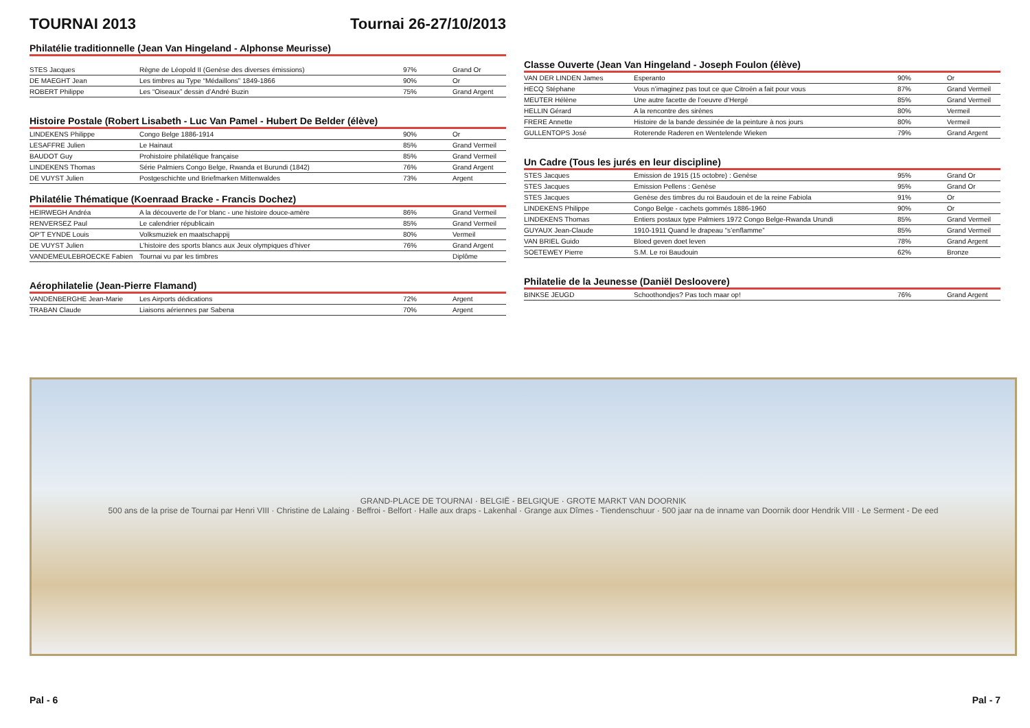TOURNAI 2013 Tournai 26-27/10/2013
Philatélie traditionnelle (Jean Van Hingeland - Alphonse Meurisse)
| STES Jacques | Règne de Léopold II (Genèse des diverses émissions) | 97% | Grand Or |
| DE MAEGHT Jean | Les timbres au Type “Médaillons” 1849-1866 | 90% | Or |
| ROBERT Philippe | Les “Oiseaux” dessin d’André Buzin | 75% | Grand Argent |
Histoire Postale (Robert Lisabeth - Luc Van Pamel - Hubert De Belder (élève)
| LINDEKENS Philippe | Congo Belge 1886-1914 | 90% | Or |
| LESAFFRE Julien | Le Hainaut | 85% | Grand Vermeil |
| BAUDOT Guy | Prohistoire philatélique française | 85% | Grand Vermeil |
| LINDEKENS Thomas | Série Palmiers Congo Belge, Rwanda et Burundi (1842) | 76% | Grand Argent |
| DE VUYST Julien | Postgeschichte und Briefmarken Mittenwaldes | 73% | Argent |
Philatélie Thématique (Koenraad Bracke - Francis Dochez)
| HEIRWEGH Andréa | A la découverte de l’or blanc - une histoire douce-amère | 86% | Grand Vermeil |
| RENVERSEZ Paul | Le calendrier républicain | 85% | Grand Vermeil |
| OP’T EYNDE Louis | Volksmuziek en maatschappij | 80% | Vermeil |
| DE VUYST Julien | L’histoire des sports blancs aux Jeux olympiques d’hiver | 76% | Grand Argent |
| VANDEMEULEBROECKE Fabien | Tournai vu par les timbres | | Diplôme |
Aérophilatelie (Jean-Pierre Flamand)
| VANDENBERGHE Jean-Marie | Les Airports dédications | 72% | Argent |
| TRABAN Claude | Liaisons aériennes par Sabena | 70% | Argent |
Classe Ouverte (Jean Van Hingeland - Joseph Foulon (élève)
| VAN DER LINDEN James | Esperanto | 90% | Or |
| HECQ Stéphane | Vous n’imaginez pas tout ce que Citroën a fait pour vous | 87% | Grand Vermeil |
| MEUTER Hélène | Une autre facette de l’oeuvre d’Hergé | 85% | Grand Vermeil |
| HELLIN Gérard | A la rencontre des sirènes | 80% | Vermeil |
| FRERE Annette | Histoire de la bande dessinée de la peinture à nos jours | 80% | Vermeil |
| GULLENTOPS José | Roterende Raderen en Wentelende Wieken | 79% | Grand Argent |
Un Cadre (Tous les jurés en leur discipline)
| STES Jacques | Emission de 1915 (15 octobre) : Genèse | 95% | Grand Or |
| STES Jacques | Emission Pellens : Genèse | 95% | Grand Or |
| STES Jacques | Genèse des timbres du roi Baudouin et de la reine Fabiola | 91% | Or |
| LINDEKENS Philippe | Congo Belge - cachets gommés 1886-1960 | 90% | Or |
| LINDEKENS Thomas | Entiers postaux type Palmiers 1972 Congo Belge-Rwanda Urundi | 85% | Grand Vermeil |
| GUYAUX Jean-Claude | 1910-1911 Quand le drapeau “s’enflamme” | 85% | Grand Vermeil |
| VAN BRIEL Guido | Bloed geven doet leven | 78% | Grand Argent |
| SOETEWEY Pierre | S.M. Le roi Baudouin | 62% | Bronze |
Philatelie de la Jeunesse (Daniël Desloovere)
| BINKSE JEUGD | Schoothondjes? Pas toch maar op! | 76% | Grand Argent |
GRAND-PLACE DE TOURNAI · BELGIË - BELGIQUE · GROTE MARKT VAN DOORNIK
500 ans de la prise de Tournai par Henri VIII · Christine de Lalaing · Beffroi - Belfort · Halle aux draps - Lakenhal · Grange aux Dîmes - Tiendenschuur · 500 jaar na de inname van Doornik door Hendrik VIII · Le Serment - De eed
Pal - 6 Pal - 7